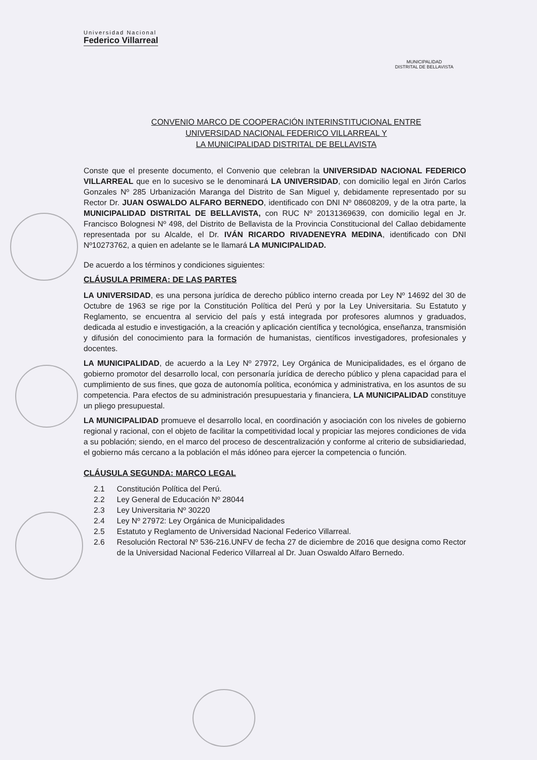Universidad Nacional
Federico Villarreal
MUNICIPALIDAD
DISTRITAL DE BELLAVISTA
CONVENIO MARCO DE COOPERACIÓN INTERINSTITUCIONAL ENTRE
UNIVERSIDAD NACIONAL FEDERICO VILLARREAL Y
LA MUNICIPALIDAD DISTRITAL DE BELLAVISTA
Conste que el presente documento, el Convenio que celebran la UNIVERSIDAD NACIONAL FEDERICO VILLARREAL que en lo sucesivo se le denominará LA UNIVERSIDAD, con domicilio legal en Jirón Carlos Gonzales Nº 285 Urbanización Maranga del Distrito de San Miguel y, debidamente representado por su Rector Dr. JUAN OSWALDO ALFARO BERNEDO, identificado con DNI Nº 08608209, y de la otra parte, la MUNICIPALIDAD DISTRITAL DE BELLAVISTA, con RUC Nº 20131369639, con domicilio legal en Jr. Francisco Bolognesi Nº 498, del Distrito de Bellavista de la Provincia Constitucional del Callao debidamente representada por su Alcalde, el Dr. IVÁN RICARDO RIVADENEYRA MEDINA, identificado con DNI Nº10273762, a quien en adelante se le llamará LA MUNICIPALIDAD.
De acuerdo a los términos y condiciones siguientes:
CLÁUSULA PRIMERA: DE LAS PARTES
LA UNIVERSIDAD, es una persona jurídica de derecho público interno creada por Ley Nº 14692 del 30 de Octubre de 1963 se rige por la Constitución Política del Perú y por la Ley Universitaria. Su Estatuto y Reglamento, se encuentra al servicio del país y está integrada por profesores alumnos y graduados, dedicada al estudio e investigación, a la creación y aplicación científica y tecnológica, enseñanza, transmisión y difusión del conocimiento para la formación de humanistas, científicos investigadores, profesionales y docentes.
LA MUNICIPALIDAD, de acuerdo a la Ley Nº 27972, Ley Orgánica de Municipalidades, es el órgano de gobierno promotor del desarrollo local, con personaría jurídica de derecho público y plena capacidad para el cumplimiento de sus fines, que goza de autonomía política, económica y administrativa, en los asuntos de su competencia. Para efectos de su administración presupuestaria y financiera, LA MUNICIPALIDAD constituye un pliego presupuestal.
LA MUNICIPALIDAD promueve el desarrollo local, en coordinación y asociación con los niveles de gobierno regional y racional, con el objeto de facilitar la competitividad local y propiciar las mejores condiciones de vida a su población; siendo, en el marco del proceso de descentralización y conforme al criterio de subsidiariedad, el gobierno más cercano a la población el más idóneo para ejercer la competencia o función.
CLÁUSULA SEGUNDA: MARCO LEGAL
2.1 Constitución Política del Perú.
2.2 Ley General de Educación Nº 28044
2.3 Ley Universitaria Nº 30220
2.4 Ley Nº 27972: Ley Orgánica de Municipalidades
2.5 Estatuto y Reglamento de Universidad Nacional Federico Villarreal.
2.6 Resolución Rectoral Nº 536-216.UNFV de fecha 27 de diciembre de 2016 que designa como Rector de la Universidad Nacional Federico Villarreal al Dr. Juan Oswaldo Alfaro Bernedo.